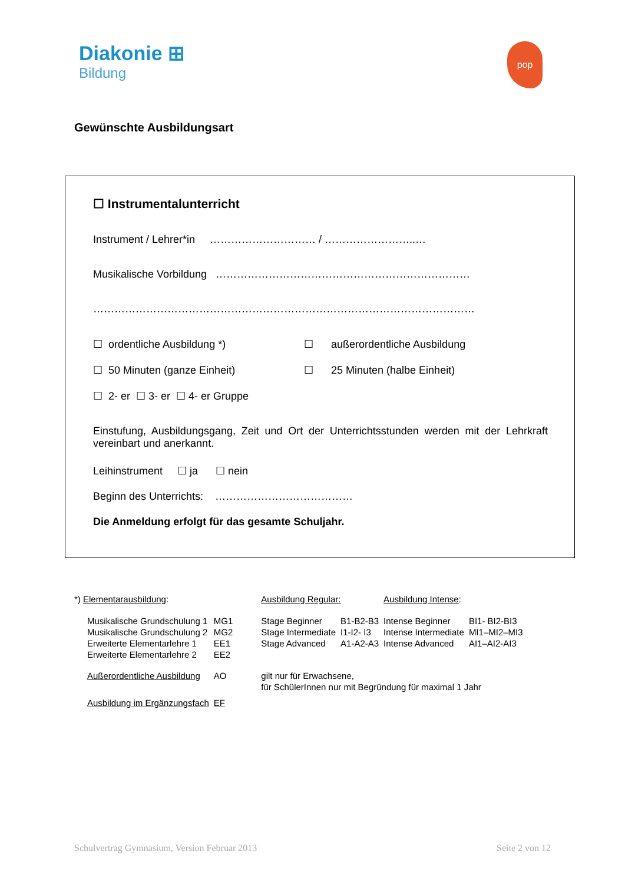Diakonie ⊞
Bildung
pop
Gewünschte Ausbildungsart
☐ Instrumentalunterricht
Instrument / Lehrer*in ………………………… / ……………………..…
Musikalische Vorbildung ………………………………………………………………
………………………………………………………………………………………………
☐ ordentliche Ausbildung *) ☐ außerordentliche Ausbildung
☐ 50 Minuten (ganze Einheit) ☐ 25 Minuten (halbe Einheit)
☐ 2- er ☐ 3- er ☐ 4- er Gruppe
Einstufung, Ausbildungsgang, Zeit und Ort der Unterrichtsstunden werden mit der Lehrkraft vereinbart und anerkannt.
Leihinstrument ☐ ja ☐ nein
Beginn des Unterrichts: …………………………………
Die Anmeldung erfolgt für das gesamte Schuljahr.
| *) Elementarausbildung : | | Ausbildung Regular: | | Ausbildung Intense : | |
| Musikalische Grundschulung 1 | MG1 | Stage Beginner | B1-B2-B3 | Intense Beginner | BI1- BI2-BI3 |
| Musikalische Grundschulung 2 | MG2 | Stage Intermediate | I1-I2- I3 | Intense Intermediate | MI1–MI2–MI3 |
| Erweiterte Elementarlehre 1 | EE1 | Stage Advanced | A1-A2-A3 | Intense Advanced | AI1–AI2-AI3 |
| Erweiterte Elementarlehre 2 | EE2 | | | | |
| Außerordentliche Ausbildung | AO | gilt nur für Erwachsene, für SchülerInnen nur mit Begründung für maximal 1 Jahr | | | |
| Ausbildung im Ergänzungsfach | EF | | | | |
Schulvertrag Gymnasium, Version Februar 2013 Seite 2 von 12